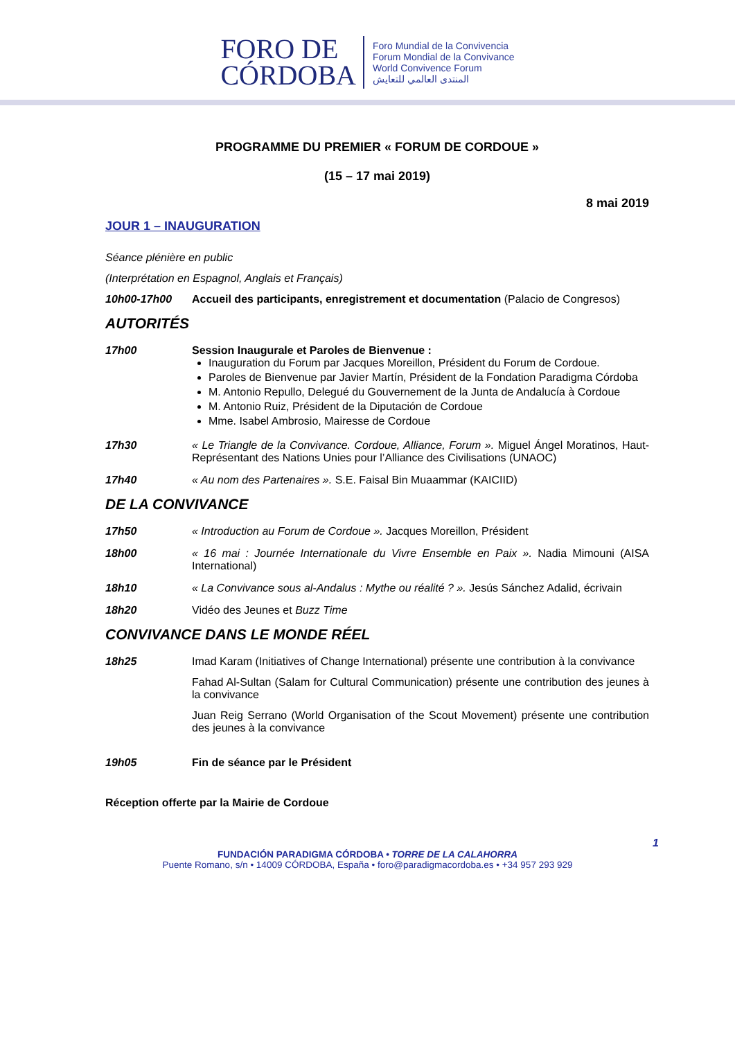FORO DE
CÓRDOBA
Foro Mundial de la Convivencia
Forum Mondial de la Convivance
World Convivence Forum
المنتدى العالمي للتعايش
PROGRAMME DU PREMIER « FORUM DE CORDOUE »
(15 – 17 mai 2019)
8 mai 2019
JOUR 1 – INAUGURATION
Séance plénière en public
(Interprétation en Espagnol, Anglais et Français)
10h00-17h00 Accueil des participants, enregistrement et documentation (Palacio de Congresos)
AUTORITÉS
17h00 Session Inaugurale et Paroles de Bienvenue :
Inauguration du Forum par Jacques Moreillon, Président du Forum de Cordoue.
Paroles de Bienvenue par Javier Martín, Président de la Fondation Paradigma Córdoba
M. Antonio Repullo, Delegué du Gouvernement de la Junta de Andalucía à Cordoue
M. Antonio Ruiz, Président de la Diputación de Cordoue
Mme. Isabel Ambrosio, Mairesse de Cordoue
17h30 « Le Triangle de la Convivance. Cordoue, Alliance, Forum ». Miguel Ángel Moratinos, Haut-Représentant des Nations Unies pour l’Alliance des Civilisations (UNAOC)
17h40 « Au nom des Partenaires ». S.E. Faisal Bin Muaammar (KAICIID)
DE LA CONVIVANCE
17h50 « Introduction au Forum de Cordoue ». Jacques Moreillon, Président
18h00 « 16 mai : Journée Internationale du Vivre Ensemble en Paix ». Nadia Mimouni (AISA International)
18h10 « La Convivance sous al-Andalus : Mythe ou réalité ? ». Jesús Sánchez Adalid, écrivain
18h20 Vidéo des Jeunes et Buzz Time
CONVIVANCE DANS LE MONDE RÉEL
18h25 Imad Karam (Initiatives of Change International) présente une contribution à la convivance
Fahad Al-Sultan (Salam for Cultural Communication) présente une contribution des jeunes à la convivance
Juan Reig Serrano (World Organisation of the Scout Movement) présente une contribution des jeunes à la convivance
19h05 Fin de séance par le Président
Réception offerte par la Mairie de Cordoue
1
FUNDACIÓN PARADIGMA CÓRDOBA • TORRE DE LA CALAHORRA
Puente Romano, s/n • 14009 CÓRDOBA, España • foro@paradigmacordoba.es • +34 957 293 929